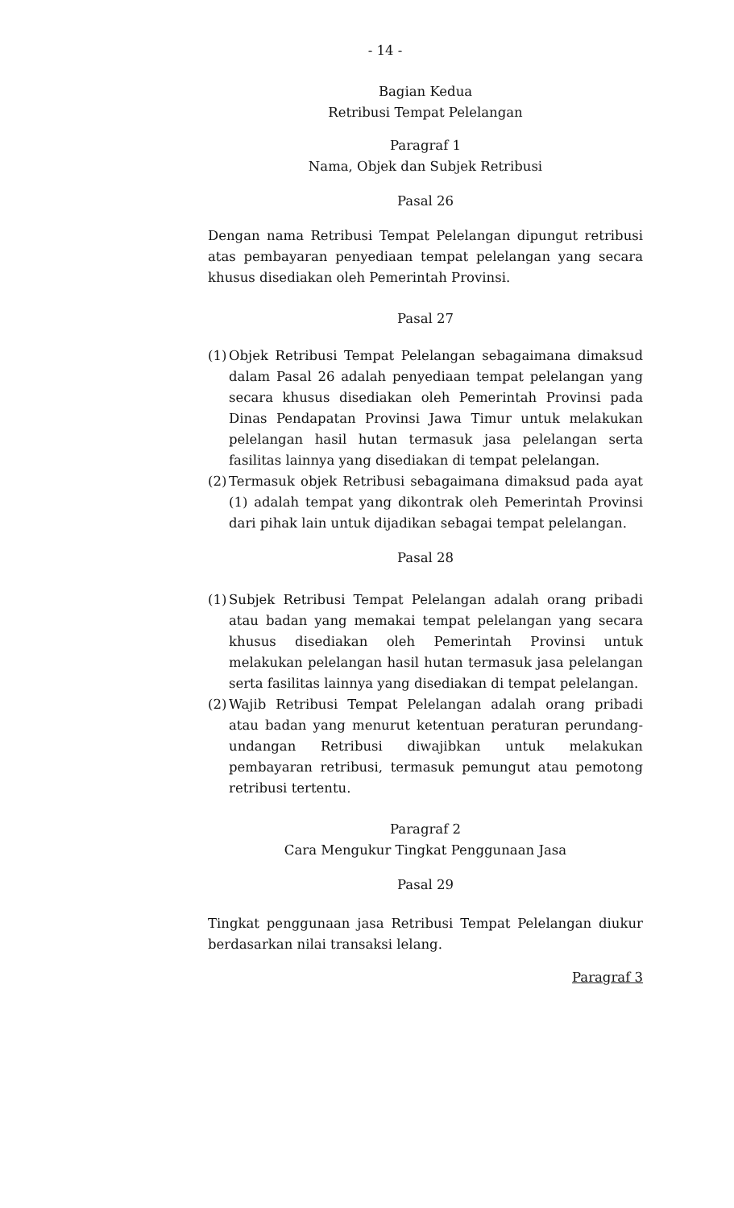- 14 -
Bagian Kedua
Retribusi Tempat Pelelangan
Paragraf 1
Nama, Objek dan Subjek Retribusi
Pasal 26
Dengan nama Retribusi Tempat Pelelangan dipungut retribusi atas pembayaran penyediaan tempat pelelangan yang secara khusus disediakan oleh Pemerintah Provinsi.
Pasal 27
(1)
Objek Retribusi Tempat Pelelangan sebagaimana dimaksud dalam Pasal 26 adalah penyediaan tempat pelelangan yang secara khusus disediakan oleh Pemerintah Provinsi pada Dinas Pendapatan Provinsi Jawa Timur untuk melakukan pelelangan hasil hutan termasuk jasa pelelangan serta fasilitas lainnya yang disediakan di tempat pelelangan.
(2)
Termasuk objek Retribusi sebagaimana dimaksud pada ayat (1) adalah tempat yang dikontrak oleh Pemerintah Provinsi dari pihak lain untuk dijadikan sebagai tempat pelelangan.
Pasal 28
(1)
Subjek Retribusi Tempat Pelelangan adalah orang pribadi atau badan yang memakai tempat pelelangan yang secara khusus disediakan oleh Pemerintah Provinsi untuk melakukan pelelangan hasil hutan termasuk jasa pelelangan serta fasilitas lainnya yang disediakan di tempat pelelangan.
(2)
Wajib Retribusi Tempat Pelelangan adalah orang pribadi atau badan yang menurut ketentuan peraturan perundang-undangan Retribusi diwajibkan untuk melakukan pembayaran retribusi, termasuk pemungut atau pemotong retribusi tertentu.
Paragraf 2
Cara Mengukur Tingkat Penggunaan Jasa
Pasal 29
Tingkat penggunaan jasa Retribusi Tempat Pelelangan diukur berdasarkan nilai transaksi lelang.
Paragraf 3